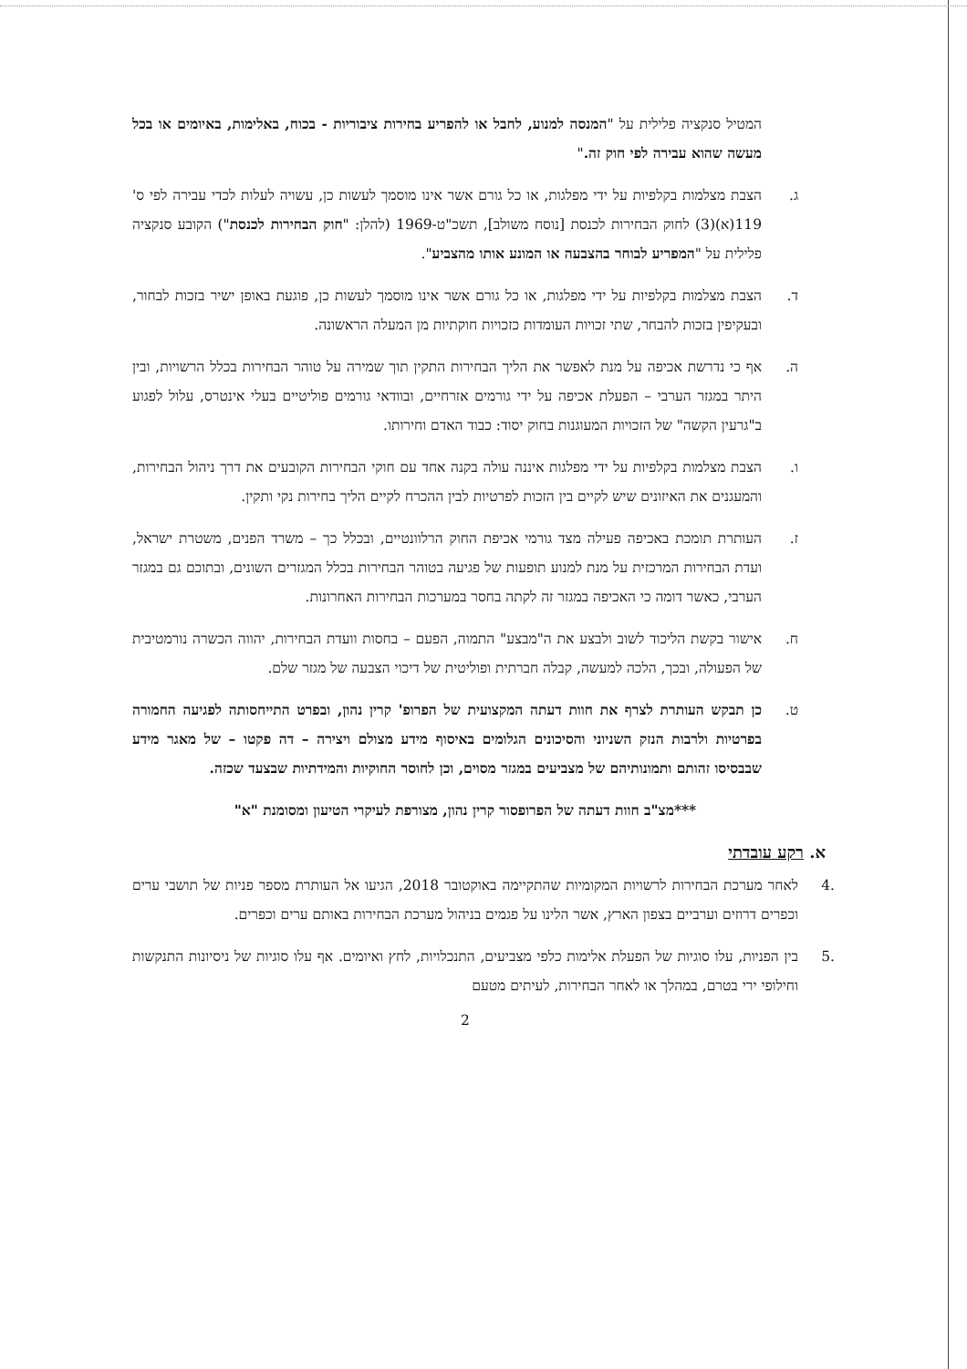המטיל סנקציה פלילית על "המנסה למנוע, לחבל או להפריע בחירות ציבוריות - בכוח, באלימות, באיומים או בכל מעשה שהוא עבירה לפי חוק זה."
ג. הצבת מצלמות בקלפיות על ידי מפלגות, או כל גורם אשר אינו מוסמך לעשות כן, עשויה לעלות לכדי עבירה לפי ס' 119(א)(3) לחוק הבחירות לכנסת [נוסח משולב], תשכ"ט-1969 (להלן: "חוק הבחירות לכנסת") הקובע סנקציה פלילית על "המפריע לבוחר בהצבעה או המונע אותו מהצביע".
ד. הצבת מצלמות בקלפיות על ידי מפלגות, או כל גורם אשר אינו מוסמך לעשות כן, פוגעת באופן ישיר בזכות לבחור, ובעקיפין בזכות להבחר, שתי זכויות העומדות כזכויות חוקתיות מן המעלה הראשונה.
ה. אף כי נדרשת אכיפה על מנת לאפשר את הליך הבחירות התקין תוך שמירה על טוהר הבחירות בכלל הרשויות, ובין היתר במגזר הערבי – הפעלת אכיפה על ידי גורמים אזרחיים, ובוודאי גורמים פוליטיים בעלי אינטרס, עלול לפגוע ב"גרעין הקשה" של הזכויות המעוגנות בחוק יסוד: כבוד האדם וחירותו.
ו. הצבת מצלמות בקלפיות על ידי מפלגות איננה עולה בקנה אחד עם חוקי הבחירות הקובעים את דרך ניהול הבחירות, והמעגנים את האיזונים שיש לקיים בין הזכות לפרטיות לבין ההכרח לקיים הליך בחירות נקי ותקין.
ז. העותרת תומכת באכיפה פעילה מצד גורמי אכיפת החוק הרלוונטיים, ובכלל כך – משרד הפנים, משטרת ישראל, ועדת הבחירות המרכזית על מנת למנוע תופעות של פגיעה בטוהר הבחירות בכלל המגזרים השונים, ובתוכם גם במגזר הערבי, כאשר דומה כי האכיפה במגזר זה לקתה בחסר במערכות הבחירות האחרונות.
ח. אישור בקשת הליכוד לשוב ולבצע את ה"מבצע" התמוה, הפעם – בחסות וועדת הבחירות, יהווה הכשרה נורמטיבית של הפעולה, ובכך, הלכה למעשה, קבלה חברתית ופוליטית של דיכוי הצבעה של מגזר שלם.
ט. כן תבקש העותרת לצרף את חוות דעתה המקצועית של הפרופ' קרין נהון, ובפרט התייחסותה לפגיעה החמורה בפרטיות ולרבות הנזק השניוני והסיכונים הגלומים באיסוף מידע מצולם ויצירה – דה פקטו – של מאגר מידע שבבסיסו זהותם ותמונותיהם של מצביעים במגזר מסוים, וכן לחוסר החוקיות והמידתיות שבצעד שכזה.
***מצ"ב חוות דעתה של הפרופסור קרין נהון, מצורפת לעיקרי הטיעון ומסומנת "א"
א. רקע עובדתי
.4 לאחר מערכת הבחירות לרשויות המקומיות שהתקיימה באוקטובר 2018, הגיעו אל העותרת מספר פניות של תושבי ערים וכפרים דרוזים וערביים בצפון הארץ, אשר הלינו על פגמים בניהול מערכת הבחירות באותם ערים וכפרים.
.5 בין הפניות, עלו סוגיות של הפעלת אלימות כלפי מצביעים, התנכלויות, לחץ ואיומים. אף עלו סוגיות של ניסיונות התנקשות וחילופי ירי בטרם, במהלך או לאחר הבחירות, לעיתים מטעם
2